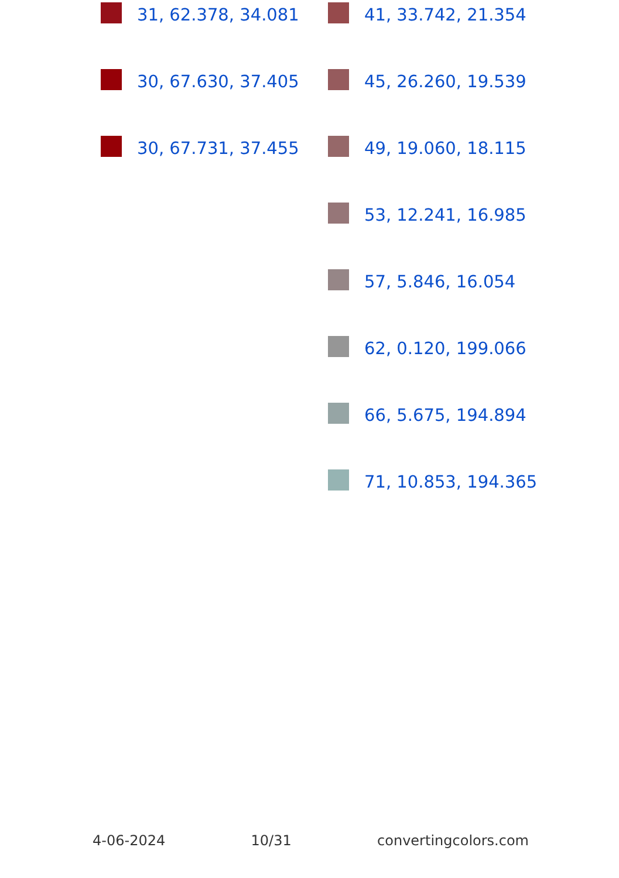31, 62.378, 34.081
30, 67.630, 37.405
30, 67.731, 37.455
41, 33.742, 21.354
45, 26.260, 19.539
49, 19.060, 18.115
53, 12.241, 16.985
57, 5.846, 16.054
62, 0.120, 199.066
66, 5.675, 194.894
71, 10.853, 194.365
4-06-2024 10/31 convertingcolors.com